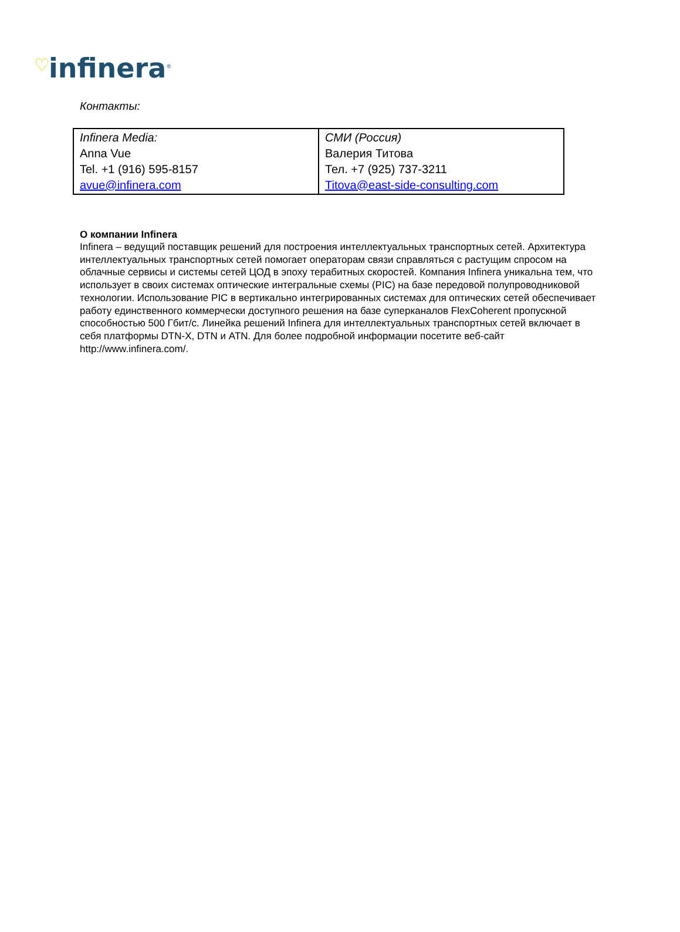♡ infinera<sup>®</sup>
Контакты:
| Infinera Media: Anna Vue Tel. +1 (916) 595-8157 avue@infinera.com | СМИ (Россия) Валерия Титова Тел. +7 (925) 737-3211 Titova@east-side-consulting.com |
О компании Infinera
Infinera – ведущий поставщик решений для построения интеллектуальных транспортных сетей. Архитектура интеллектуальных транспортных сетей помогает операторам связи справляться с растущим спросом на облачные сервисы и системы сетей ЦОД в эпоху терабитных скоростей. Компания Infinera уникальна тем, что использует в своих системах оптические интегральные схемы (PIC) на базе передовой полупроводниковой технологии. Использование PIC в вертикально интегрированных системах для оптических сетей обеспечивает работу единственного коммерчески доступного решения на базе суперканалов FlexCoherent пропускной способностью 500 Гбит/с. Линейка решений Infinera для интеллектуальных транспортных сетей включает в себя платформы DTN-X, DTN и ATN. Для более подробной информации посетите веб-сайт http://www.infinera.com/.